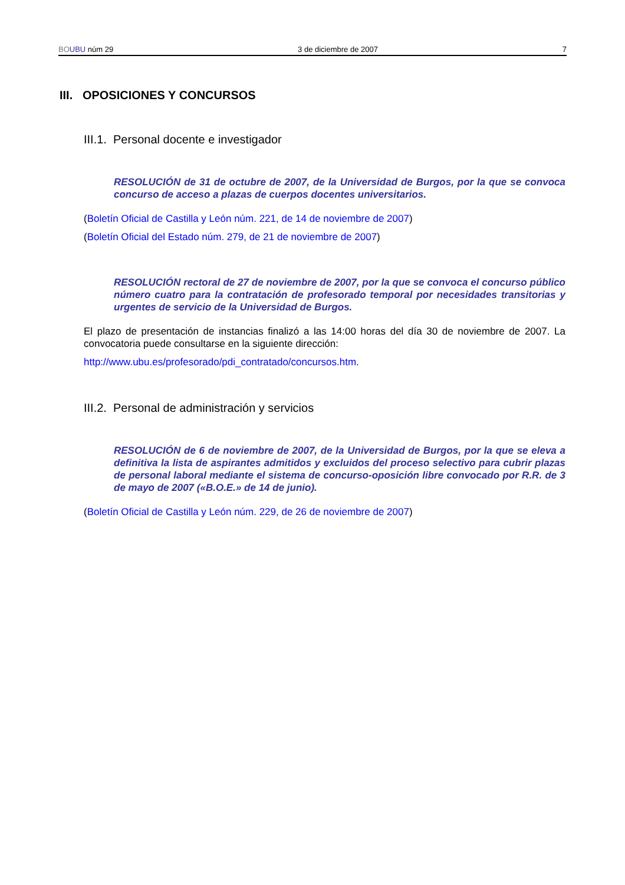BO UBU núm 29 3 de diciembre de 2007 7
III. OPOSICIONES Y CONCURSOS
III.1. Personal docente e investigador
RESOLUCIÓN de 31 de octubre de 2007, de la Universidad de Burgos, por la que se convoca concurso de acceso a plazas de cuerpos docentes universitarios.
(Boletín Oficial de Castilla y León núm. 221, de 14 de noviembre de 2007)
(Boletín Oficial del Estado núm. 279, de 21 de noviembre de 2007)
RESOLUCIÓN rectoral de 27 de noviembre de 2007, por la que se convoca el concurso público número cuatro para la contratación de profesorado temporal por necesidades transitorias y urgentes de servicio de la Universidad de Burgos.
El plazo de presentación de instancias finalizó a las 14:00 horas del día 30 de noviembre de 2007. La convocatoria puede consultarse en la siguiente dirección:
http://www.ubu.es/profesorado/pdi_contratado/concursos.htm.
III.2. Personal de administración y servicios
RESOLUCIÓN de 6 de noviembre de 2007, de la Universidad de Burgos, por la que se eleva a definitiva la lista de aspirantes admitidos y excluidos del proceso selectivo para cubrir plazas de personal laboral mediante el sistema de concurso-oposición libre convocado por R.R. de 3 de mayo de 2007 («B.O.E.» de 14 de junio).
(Boletín Oficial de Castilla y León núm. 229, de 26 de noviembre de 2007)